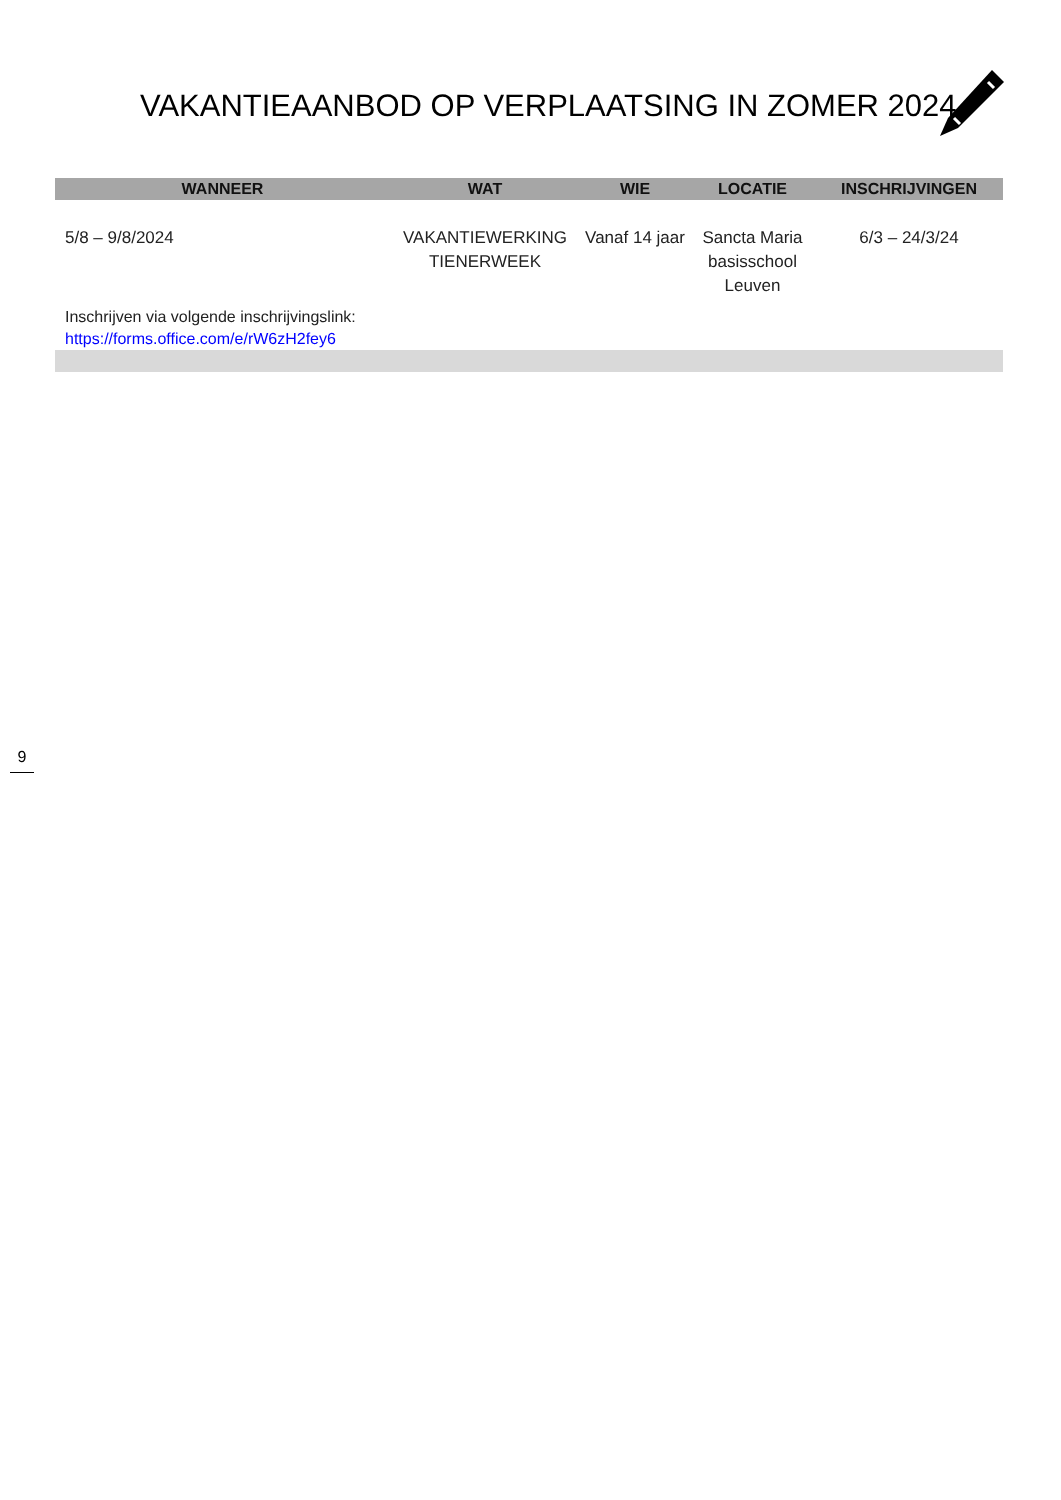VAKANTIEAANBOD OP VERPLAATSING IN ZOMER 2024
| WANNEER | WAT | WIE | LOCATIE | INSCHRIJVINGEN |
| --- | --- | --- | --- | --- |
| 5/8 – 9/8/2024 | VAKANTIEWERKING TIENERWEEK | Vanaf 14 jaar | Sancta Maria basisschool Leuven | 6/3 – 24/3/24 |
| Inschrijven via volgende inschrijvingslink: https://forms.office.com/e/rW6zH2fey6 | | | | |
9